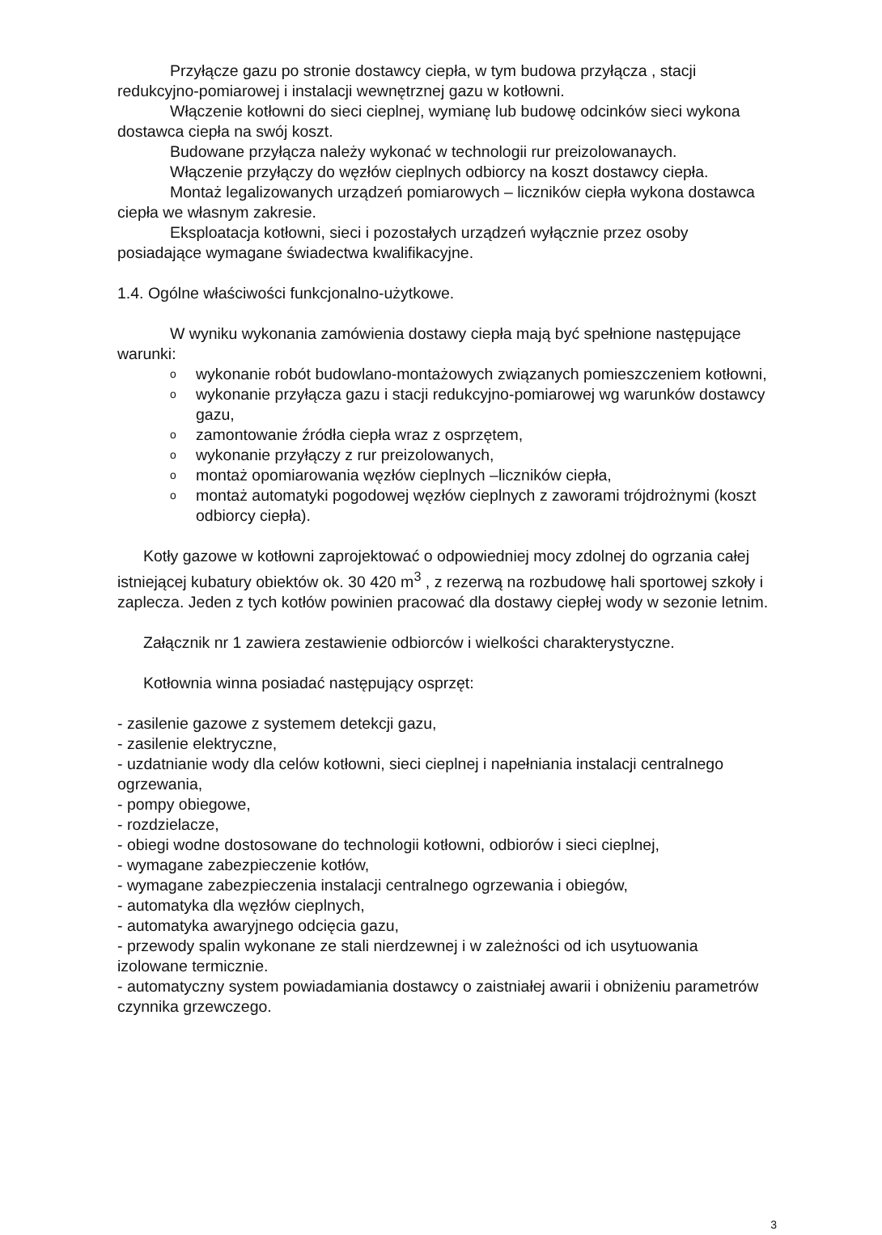Przyłącze gazu po stronie dostawcy ciepła, w tym budowa przyłącza , stacji redukcyjno-pomiarowej i instalacji wewnętrznej gazu w kotłowni.
Włączenie kotłowni do sieci cieplnej, wymianę lub budowę odcinków sieci wykona dostawca ciepła na swój koszt.
Budowane przyłącza należy wykonać w technologii rur preizolowanaych.
Włączenie przyłączy do węzłów cieplnych odbiorcy na koszt dostawcy ciepła.
Montaż legalizowanych urządzeń pomiarowych – liczników ciepła wykona dostawca ciepła we własnym zakresie.
Eksploatacja kotłowni, sieci i pozostałych urządzeń wyłącznie przez osoby posiadające wymagane świadectwa kwalifikacyjne.
1.4. Ogólne właściwości funkcjonalno-użytkowe.
W wyniku wykonania zamówienia dostawy ciepła mają być spełnione następujące warunki:
o wykonanie robót budowlano-montażowych związanych pomieszczeniem kotłowni,
o wykonanie przyłącza gazu i stacji redukcyjno-pomiarowej wg warunków dostawcy gazu,
o zamontowanie źródła ciepła wraz z osprzętem,
o wykonanie przyłączy z rur preizolowanych,
o montaż opomiarowania węzłów cieplnych –liczników ciepła,
o montaż automatyki pogodowej węzłów cieplnych z zaworami trójdrożnymi (koszt odbiorcy ciepła).
Kotły gazowe w kotłowni zaprojektować o odpowiedniej mocy zdolnej do ogrzania całej istniejącej kubatury obiektów ok. 30 420 m<sup>3</sup> , z rezerwą na rozbudowę hali sportowej szkoły i zaplecza. Jeden z tych kotłów powinien pracować dla dostawy ciepłej wody w sezonie letnim.
Załącznik nr 1 zawiera zestawienie odbiorców i wielkości charakterystyczne.
Kotłownia winna posiadać następujący osprzęt:
- zasilenie gazowe z systemem detekcji gazu,
- zasilenie elektryczne,
- uzdatnianie wody dla celów kotłowni, sieci cieplnej i napełniania instalacji centralnego ogrzewania,
- pompy obiegowe,
- rozdzielacze,
- obiegi wodne dostosowane do technologii kotłowni, odbiorów i sieci cieplnej,
- wymagane zabezpieczenie kotłów,
- wymagane zabezpieczenia instalacji centralnego ogrzewania i obiegów,
- automatyka dla węzłów cieplnych,
- automatyka awaryjnego odcięcia gazu,
- przewody spalin wykonane ze stali nierdzewnej i w zależności od ich usytuowania izolowane termicznie.
- automatyczny system powiadamiania dostawcy o zaistniałej awarii i obniżeniu parametrów czynnika grzewczego.
3